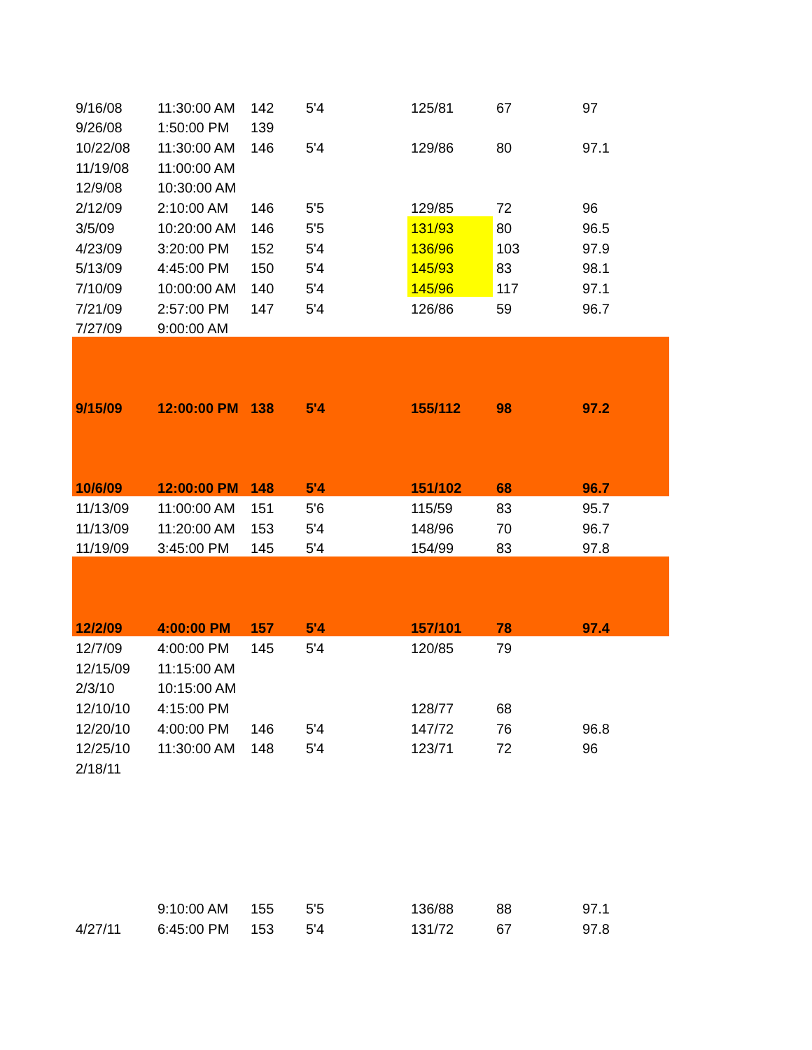| 9/16/08 | 11:30:00 AM | 142 | 5'4 | 125/81 | 67 | 97 |
| 9/26/08 | 1:50:00 PM | 139 | | | | |
| 10/22/08 | 11:30:00 AM | 146 | 5'4 | 129/86 | 80 | 97.1 |
| 11/19/08 | 11:00:00 AM | | | | | |
| 12/9/08 | 10:30:00 AM | | | | | |
| 2/12/09 | 2:10:00 AM | 146 | 5'5 | 129/85 | 72 | 96 |
| 3/5/09 | 10:20:00 AM | 146 | 5'5 | 131/93 | 80 | 96.5 |
| 4/23/09 | 3:20:00 PM | 152 | 5'4 | 136/96 | 103 | 97.9 |
| 5/13/09 | 4:45:00 PM | 150 | 5'4 | 145/93 | 83 | 98.1 |
| 7/10/09 | 10:00:00 AM | 140 | 5'4 | 145/96 | 117 | 97.1 |
| 7/21/09 | 2:57:00 PM | 147 | 5'4 | 126/86 | 59 | 96.7 |
| 7/27/09 | 9:00:00 AM | | | | | |
| 9/15/09 | 12:00:00 PM | 138 | 5'4 | 155/112 | 98 | 97.2 |
| 10/6/09 | 12:00:00 PM | 148 | 5'4 | 151/102 | 68 | 96.7 |
| 11/13/09 | 11:00:00 AM | 151 | 5'6 | 115/59 | 83 | 95.7 |
| 11/13/09 | 11:20:00 AM | 153 | 5'4 | 148/96 | 70 | 96.7 |
| 11/19/09 | 3:45:00 PM | 145 | 5'4 | 154/99 | 83 | 97.8 |
| 12/2/09 | 4:00:00 PM | 157 | 5'4 | 157/101 | 78 | 97.4 |
| 12/7/09 | 4:00:00 PM | 145 | 5'4 | 120/85 | 79 | |
| 12/15/09 | 11:15:00 AM | | | | | |
| 2/3/10 | 10:15:00 AM | | | | | |
| 12/10/10 | 4:15:00 PM | | | 128/77 | 68 | |
| 12/20/10 | 4:00:00 PM | 146 | 5'4 | 147/72 | 76 | 96.8 |
| 12/25/10 | 11:30:00 AM | 148 | 5'4 | 123/71 | 72 | 96 |
| 2/18/11 | | | | | | |
| | 9:10:00 AM | 155 | 5'5 | 136/88 | 88 | 97.1 |
| 4/27/11 | 6:45:00 PM | 153 | 5'4 | 131/72 | 67 | 97.8 |